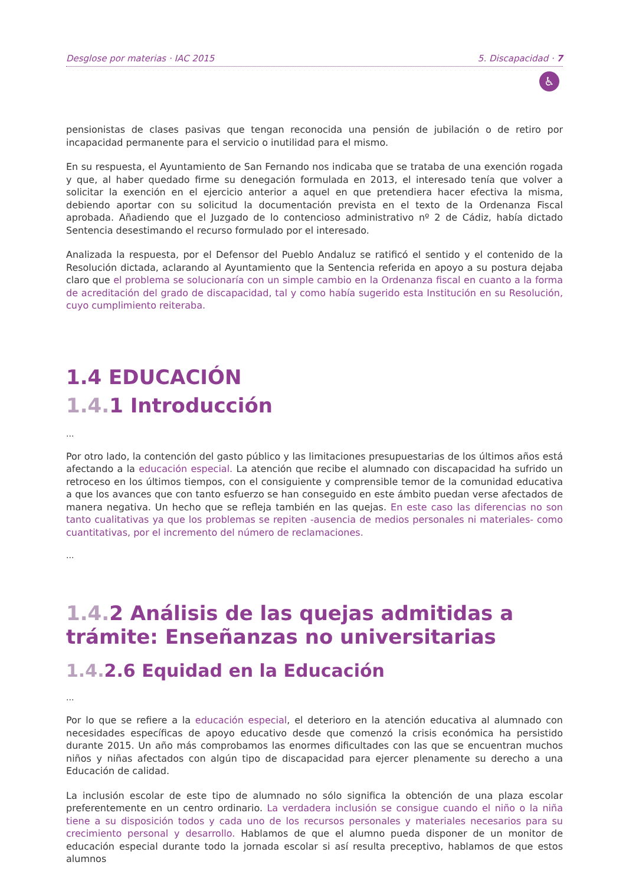Desglose por materias · IAC 2015 5. Discapacidad · 7
♿
pensionistas de clases pasivas que tengan reconocida una pensión de jubilación o de retiro por incapacidad permanente para el servicio o inutilidad para el mismo.
En su respuesta, el Ayuntamiento de San Fernando nos indicaba que se trataba de una exención rogada y que, al haber quedado firme su denegación formulada en 2013, el interesado tenía que volver a solicitar la exención en el ejercicio anterior a aquel en que pretendiera hacer efectiva la misma, debiendo aportar con su solicitud la documentación prevista en el texto de la Ordenanza Fiscal aprobada. Añadiendo que el Juzgado de lo contencioso administrativo nº 2 de Cádiz, había dictado Sentencia desestimando el recurso formulado por el interesado.
Analizada la respuesta, por el Defensor del Pueblo Andaluz se ratificó el sentido y el contenido de la Resolución dictada, aclarando al Ayuntamiento que la Sentencia referida en apoyo a su postura dejaba claro que el problema se solucionaría con un simple cambio en la Ordenanza fiscal en cuanto a la forma de acreditación del grado de discapacidad, tal y como había sugerido esta Institución en su Resolución, cuyo cumplimiento reiteraba.
1.4 EDUCACIÓN
1.4. 1 Introducción
...
Por otro lado, la contención del gasto público y las limitaciones presupuestarias de los últimos años está afectando a la educación especial. La atención que recibe el alumnado con discapacidad ha sufrido un retroceso en los últimos tiempos, con el consiguiente y comprensible temor de la comunidad educativa a que los avances que con tanto esfuerzo se han conseguido en este ámbito puedan verse afectados de manera negativa. Un hecho que se refleja también en las quejas. En este caso las diferencias no son tanto cualitativas ya que los problemas se repiten -ausencia de medios personales ni materiales- como cuantitativas, por el incremento del número de reclamaciones.
...
1.4. 2 Análisis de las quejas admitidas a trámite: Enseñanzas no universitarias
1.4. 2.6 Equidad en la Educación
...
Por lo que se refiere a la educación especial, el deterioro en la atención educativa al alumnado con necesidades específicas de apoyo educativo desde que comenzó la crisis económica ha persistido durante 2015. Un año más comprobamos las enormes dificultades con las que se encuentran muchos niños y niñas afectados con algún tipo de discapacidad para ejercer plenamente su derecho a una Educación de calidad.
La inclusión escolar de este tipo de alumnado no sólo significa la obtención de una plaza escolar preferentemente en un centro ordinario. La verdadera inclusión se consigue cuando el niño o la niña tiene a su disposición todos y cada uno de los recursos personales y materiales necesarios para su crecimiento personal y desarrollo. Hablamos de que el alumno pueda disponer de un monitor de educación especial durante todo la jornada escolar si así resulta preceptivo, hablamos de que estos alumnos